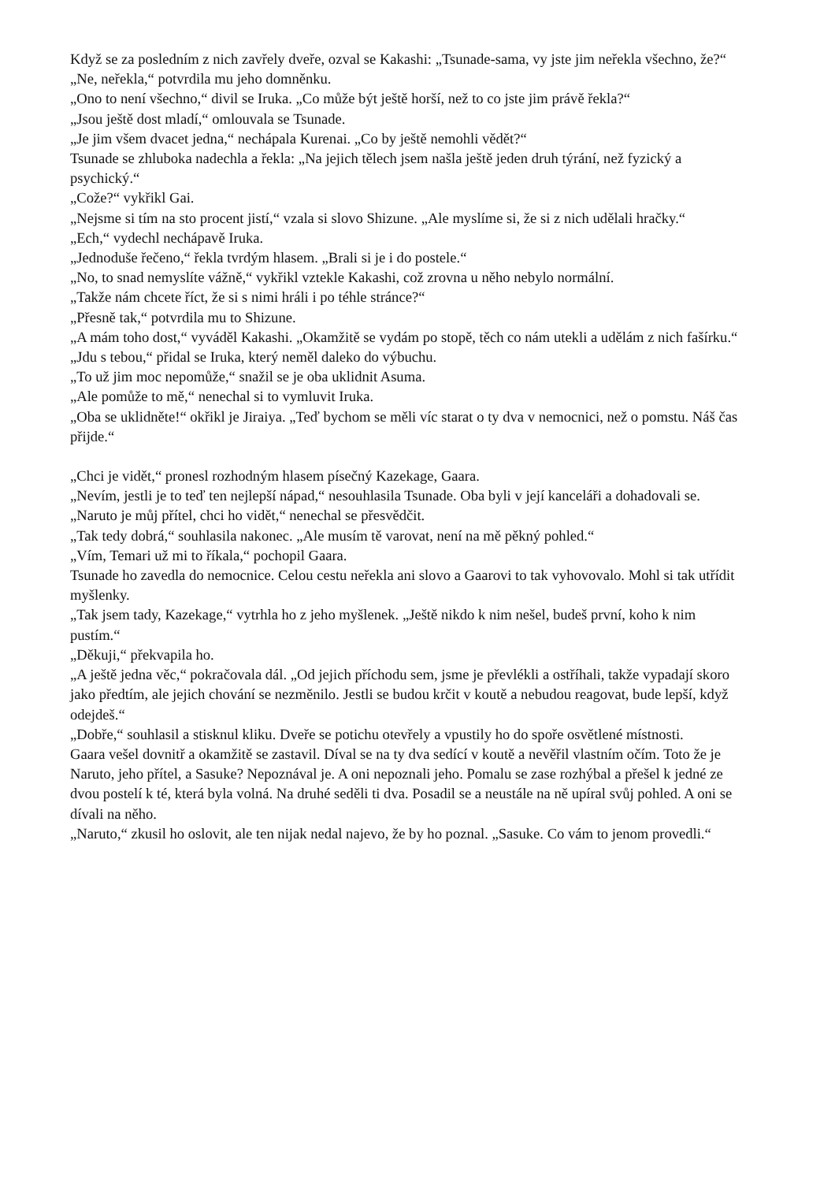Když se za posledním z nich zavřely dveře, ozval se Kakashi: „Tsunade-sama, vy jste jim neřekla všechno, že?“
„Ne, neřekla,“ potvrdila mu jeho domněnku.
„Ono to není všechno,“ divil se Iruka. „Co může být ještě horší, než to co jste jim právě řekla?“
„Jsou ještě dost mladí,“ omlouvala se Tsunade.
„Je jim všem dvacet jedna,“ nechápala Kurenai. „Co by ještě nemohli vědět?“
Tsunade se zhluboka nadechla a řekla: „Na jejich tělech jsem našla ještě jeden druh týrání, než fyzický a psychický.“
„Cože?“ vykřikl Gai.
„Nejsme si tím na sto procent jistí,“ vzala si slovo Shizune. „Ale myslíme si, že si z nich udělali hračky.“
„Ech,“ vydechl nechápavě Iruka.
„Jednoduše řečeno,“ řekla tvrdým hlasem. „Brali si je i do postele.“
„No, to snad nemyslíte vážně,“ vykřikl vztekle Kakashi, což zrovna u něho nebylo normální.
„Takže nám chcete říct, že si s nimi hráli i po téhle stránce?“
„Přesně tak,“ potvrdila mu to Shizune.
„A mám toho dost,“ vyváděl Kakashi. „Okamžitě se vydám po stopě, těch co nám utekli a udělám z nich fašírku.“
„Jdu s tebou,“ přidal se Iruka, který neměl daleko do výbuchu.
„To už jim moc nepomůže,“ snažil se je oba uklidnit Asuma.
„Ale pomůže to mě,“ nenechal si to vymluvit Iruka.
„Oba se uklidněte!“ okřikl je Jiraiya. „Teď bychom se měli víc starat o ty dva v nemocnici, než o pomstu. Náš čas přijde.“
„Chci je vidět,“ pronesl rozhodným hlasem písečný Kazekage, Gaara.
„Nevím, jestli je to teď ten nejlepší nápad,“ nesouhlasila Tsunade. Oba byli v její kanceláři a dohadovali se.
„Naruto je můj přítel, chci ho vidět,“ nenechal se přesvědčit.
„Tak tedy dobrá,“ souhlasila nakonec. „Ale musím tě varovat, není na mě pěkný pohled.“
„Vím, Temari už mi to říkala,“ pochopil Gaara.
Tsunade ho zavedla do nemocnice. Celou cestu neřekla ani slovo a Gaarovi to tak vyhovovalo. Mohl si tak utřídit myšlenky.
„Tak jsem tady, Kazekage,“ vytrhla ho z jeho myšlenek. „Ještě nikdo k nim nešel, budeš první, koho k nim pustím.“
„Děkuji,“ překvapila ho.
„A ještě jedna věc,“ pokračovala dál. „Od jejich příchodu sem, jsme je převlékli a ostříhali, takže vypadají skoro jako předtím, ale jejich chování se nezměnilo. Jestli se budou krčit v koutě a nebudou reagovat, bude lepší, když odejdeš.“
„Dobře,“ souhlasil a stisknul kliku. Dveře se potichu otevřely a vpustily ho do spoře osvětlené místnosti.
Gaara vešel dovnitř a okamžitě se zastavil. Díval se na ty dva sedící v koutě a nevěřil vlastním očím. Toto že je Naruto, jeho přítel, a Sasuke? Nepoznával je. A oni nepoznali jeho. Pomalu se zase rozhýbal a přešel k jedné ze dvou postelí k té, která byla volná. Na druhé seděli ti dva. Posadil se a neustále na ně upíral svůj pohled. A oni se dívali na něho.
„Naruto,“ zkusil ho oslovit, ale ten nijak nedal najevo, že by ho poznal. „Sasuke. Co vám to jenom provedli.“